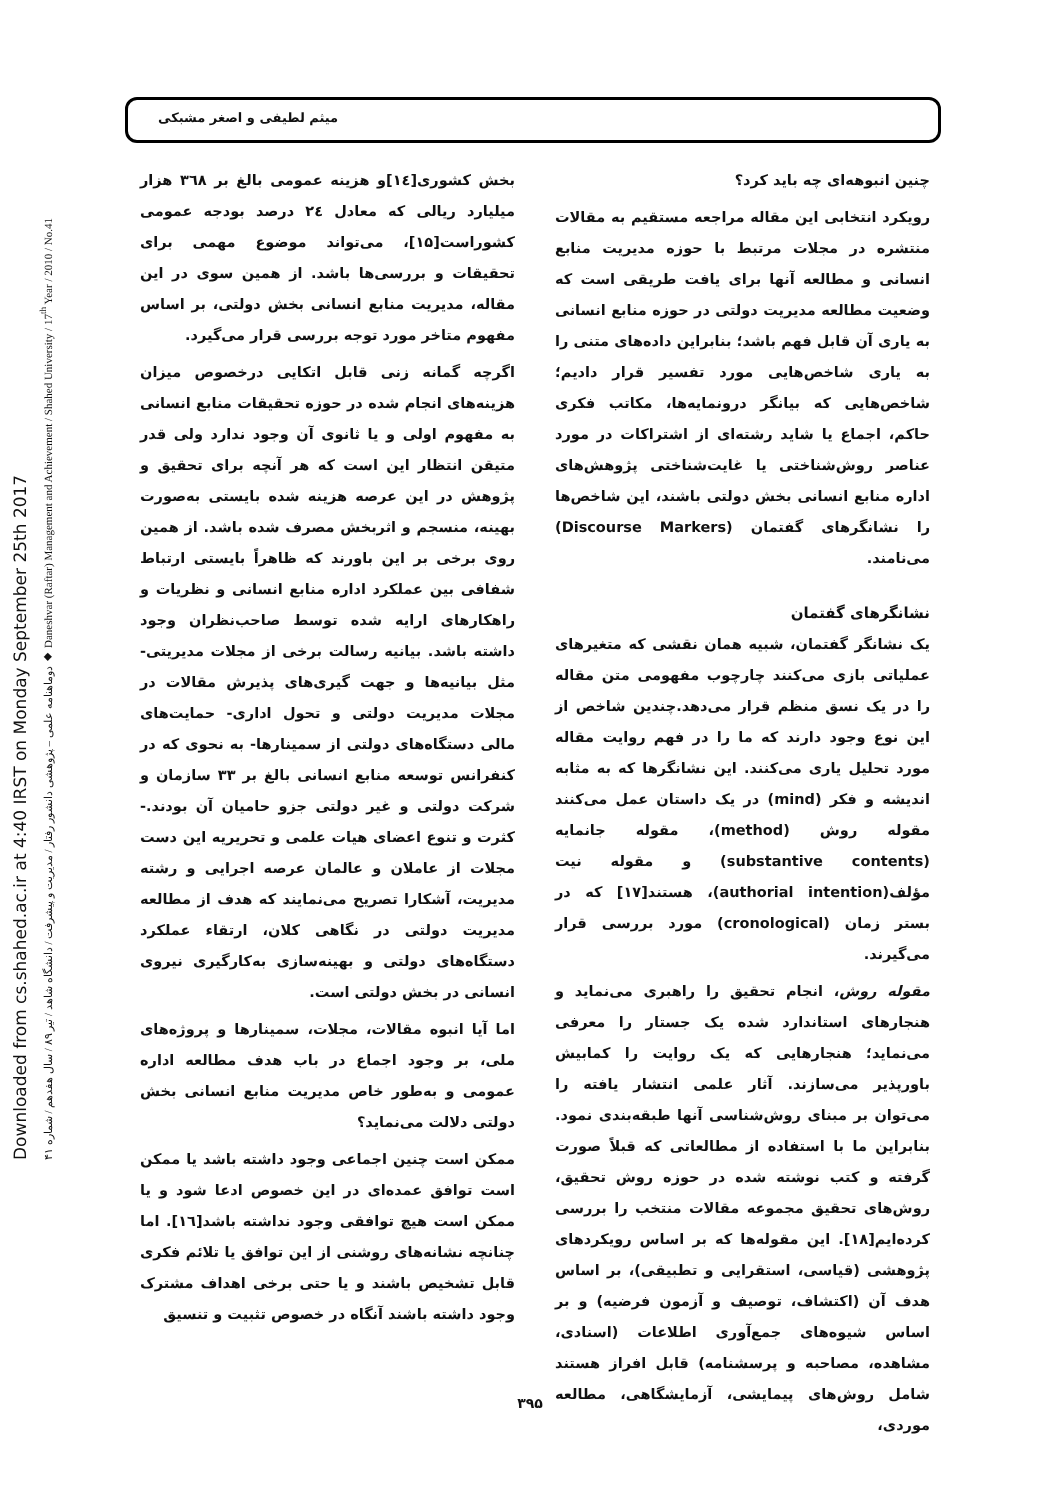Downloaded from cs.shahed.ac.ir at 4:40 IRST on Monday September 25th 2017
دوماهنامه علمی – پژوهشی دانشور رفتار / مدیریت و پیشرفت / دانشگاه شاهد / تیر ۸۹ / سال هفدهم / شماره ۴۱ ◆ Daneshvar (Raftar) Management and Achievement / Shahed University / 17<sup>th</sup> Year / 2010 / No.41
میثم لطیفی و اصغر مشبکی
بخش کشوری[۱٤]و هزینه عمومی بالغ بر ۳٦۸ هزار میلیارد ریالی که معادل ۲٤ درصد بودجه عمومی کشوراست[۱۵]، می‌تواند موضوع مهمی برای تحقیقات و بررسی‌ها باشد. از همین سوی در این مقاله، مدیریت منابع انسانی بخش دولتی، بر اساس مفهوم متاخر مورد توجه بررسی قرار می‌گیرد.
اگرچه گمانه زنی قابل اتکایی درخصوص میزان هزینه‌های انجام شده در حوزه تحقیقات منابع انسانی به مفهوم اولی و یا ثانوی آن وجود ندارد ولی قدر متیقن انتظار این است که هر آنچه برای تحقیق و پژوهش در این عرصه هزینه شده بایستی به‌صورت بهینه، منسجم و اثربخش مصرف شده باشد. از همین روی برخی بر این باورند که ظاهراً بایستی ارتباط شفافی بین عملکرد اداره منابع انسانی و نظریات و راهکارهای ارایه شده توسط صاحب‌نظران وجود داشته باشد. بیانیه رسالت برخی از مجلات مدیریتی-مثل بیانیه‌ها و جهت گیری‌های پذیرش مقالات در مجلات مدیریت دولتی و تحول اداری- حمایت‌های مالی دستگاه‌های دولتی از سمینارها- به نحوی که در کنفرانس توسعه منابع انسانی بالغ بر ۳۳ سازمان و شرکت دولتی و غیر دولتی جزو حامیان آن بودند.- کثرت و تنوع اعضای هیات علمی و تحریریه این دست مجلات از عاملان و عالمان عرصه اجرایی و رشته مدیریت، آشکارا تصریح می‌نمایند که هدف از مطالعه مدیریت دولتی در نگاهی کلان، ارتقاء عملکرد دستگاه‌های دولتی و بهینه‌سازی به‌کارگیری نیروی انسانی در بخش دولتی است.
اما آیا انبوه مقالات، مجلات، سمینارها و پروژه‌های ملی، بر وجود اجماع در باب هدف مطالعه اداره عمومی و به‌طور خاص مدیریت منابع انسانی بخش دولتی دلالت می‌نماید؟
ممکن است چنین اجماعی وجود داشته باشد یا ممکن است توافق عمده‌ای در این خصوص ادعا شود و یا ممکن است هیچ توافقی وجود نداشته باشد[۱٦]. اما چنانچه نشانه‌های روشنی از این توافق یا تلائم فکری قابل تشخیص باشند و یا حتی برخی اهداف مشترک وجود داشته باشند آنگاه در خصوص تثبیت و تنسیق
چنین انبوهه‌ای چه باید کرد؟
رویکرد انتخابی این مقاله مراجعه مستقیم به مقالات منتشره در مجلات مرتبط با حوزه مدیریت منابع انسانی و مطالعه آنها برای یافت طریقی است که وضعیت مطالعه مدیریت دولتی در حوزه منابع انسانی به یاری آن قابل فهم باشد؛ بنابراین داده‌های متنی را به یاری شاخص‌هایی مورد تفسیر قرار دادیم؛ شاخص‌هایی که بیانگر درونمایه‌ها، مکاتب فکری حاکم، اجماع یا شاید رشته‌ای از اشتراکات در مورد عناصر روش‌شناختی یا غایت‌شناختی پژوهش‌های اداره منابع انسانی بخش دولتی باشند، این شاخص‌ها را نشانگرهای گفتمان (Discourse Markers) می‌نامند.
نشانگرهای گفتمان
یک نشانگر گفتمان، شبیه همان نقشی که متغیرهای عملیاتی بازی می‌کنند چارچوب مفهومی متن مقاله را در یک نسق منظم قرار می‌دهد.چندین شاخص از این نوع وجود دارند که ما را در فهم روایت مقاله مورد تحلیل یاری می‌کنند. این نشانگرها که به مثابه اندیشه و فکر (mind) در یک داستان عمل می‌کنند مقوله روش (method)، مقوله جانمایه (substantive contents) و مقوله نیت مؤلف(authorial intention)، هستند[۱۷] که در بستر زمان (cronological) مورد بررسی قرار می‌گیرند.
مقوله روش، انجام تحقیق را راهبری می‌نماید و هنجارهای استاندارد شده یک جستار را معرفی می‌نماید؛ هنجارهایی که یک روایت را کمابیش باورپذیر می‌سازند. آثار علمی انتشار یافته را می‌توان بر مبنای روش‌شناسی آنها طبقه‌بندی نمود. بنابراین ما با استفاده از مطالعاتی که قبلاً صورت گرفته و کتب نوشته شده در حوزه روش تحقیق، روش‌های تحقیق مجموعه مقالات منتخب را بررسی کرده‌ایم[۱۸]. این مقوله‌ها که بر اساس رویکردهای پژوهشی (قیاسی، استقرایی و تطبیقی)، بر اساس هدف آن (اکتشاف، توصیف و آزمون فرضیه) و بر اساس شیوه‌های جمع‌آوری اطلاعات (اسنادی، مشاهده، مصاحبه و پرسشنامه) قابل افراز هستند شامل روش‌های پیمایشی، آزمایشگاهی، مطالعه موردی،
۳۹۵